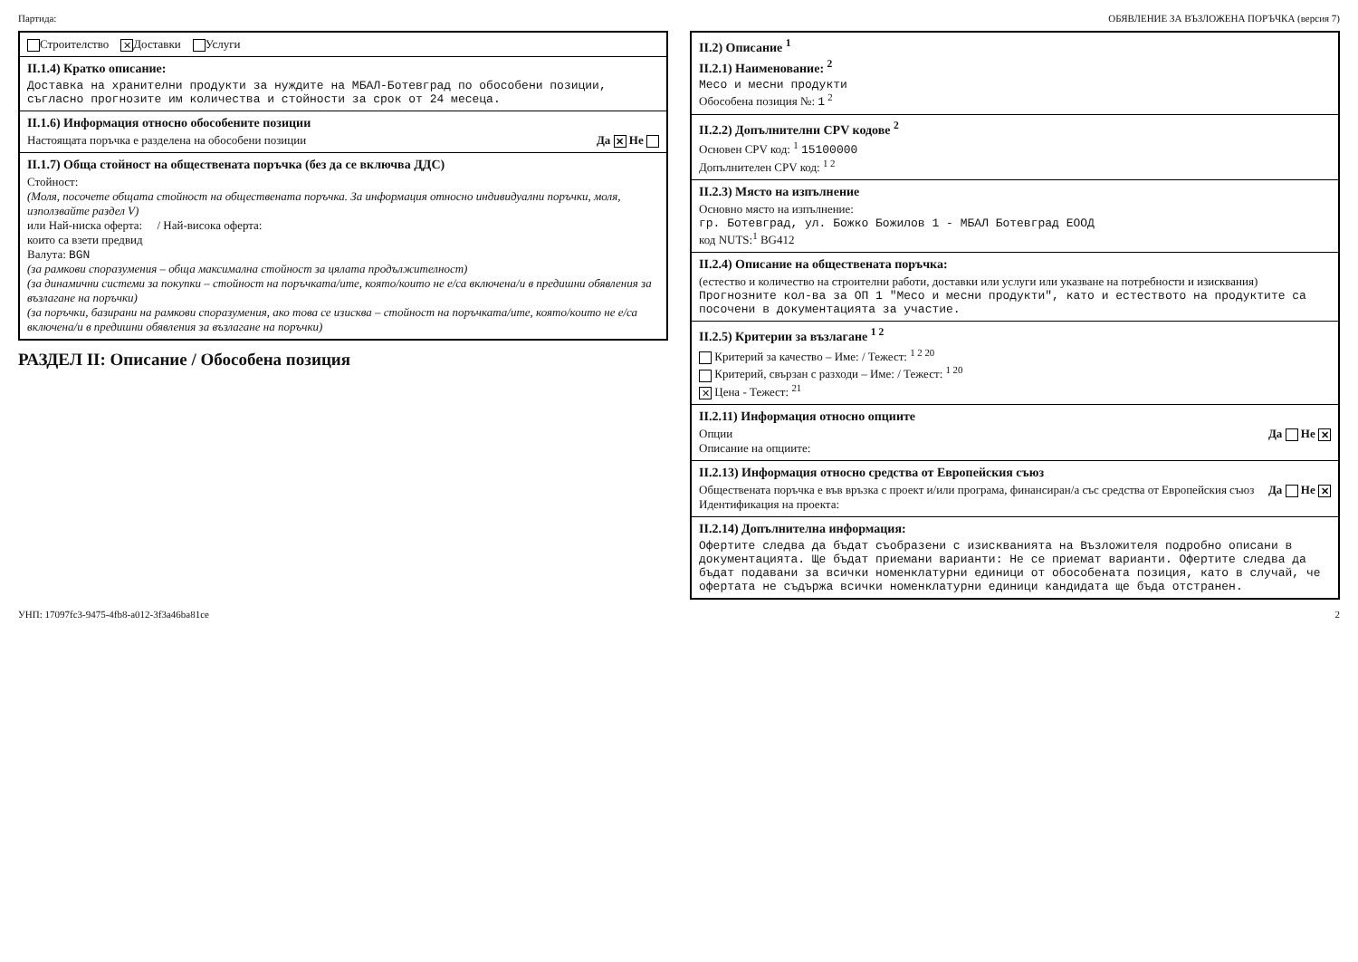Партида: ОБЯВЛЕНИЕ ЗА ВЪЗЛОЖЕНА ПОРЪЧКА (версия 7)
Строителство ✕ Доставки Услуги
II.1.4) Кратко описание:
Доставка на хранителни продукти за нуждите на МБАЛ-Ботевград по обособени позиции, съгласно прогнозите им количества и стойности за срок от 24 месеца.
II.1.6) Информация относно обособените позиции
Настоящата поръчка е разделена на обособени позиции Да ✕ Не
II.1.7) Обща стойност на обществената поръчка (без да се включва ДДС)
Стойност:
(Моля, посочете общата стойност на обществената поръчка. За информация относно индивидуални поръчки, моля, използвайте раздел V)
или Най-ниска оферта: / Най-висока оферта:
които са взети предвид
Валута: BGN
(за рамкови споразумения – обща максимална стойност за цялата продължителност)
(за динамични системи за покупки – стойност на поръчката/ите, която/които не е/са включена/и в предишни обявления за възлагане на поръчки)
(за поръчки, базирани на рамкови споразумения, ако това се изисква – стойност на поръчката/ите, която/които не е/са включена/и в предишни обявления за възлагане на поръчки)
РАЗДЕЛ II: Описание / Обособена позиция
II.2) Описание <sup>1</sup>
II.2.1) Наименование: <sup>2</sup>
Месо и месни продукти
Обособена позиция №: 1 <sup>2</sup>
II.2.2) Допълнителни CPV кодове <sup>2</sup>
Основен CPV код: <sup>1</sup> 15100000
Допълнителен CPV код: <sup>1 2</sup>
II.2.3) Място на изпълнение
Основно място на изпълнение:
гр. Ботевград, ул. Божко Божилов 1 - МБАЛ Ботевград ЕООД
код NUTS:<sup>1</sup> BG412
II.2.4) Описание на обществената поръчка:
(естество и количество на строителни работи, доставки или услуги или указване на потребности и изисквания)
Прогнозните кол-ва за ОП 1 "Месо и месни продукти", като и естеството на продуктите са посочени в документацията за участие.
II.2.5) Критерии за възлагане <sup>1 2</sup>
Критерий за качество – Име: / Тежест: <sup>1 2 20</sup>
Критерий, свързан с разходи – Име: / Тежест: <sup>1 20</sup>
✕ Цена - Тежест: <sup>21</sup>
II.2.11) Информация относно опциите
Опции Да Не ✕
Описание на опциите:
II.2.13) Информация относно средства от Европейския съюз
Обществената поръчка е във връзка с проект и/или програма, финансиран/а със средства от Европейския съюз Да Не ✕
Идентификация на проекта:
II.2.14) Допълнителна информация:
Офертите следва да бъдат съобразени с изискванията на Възложителя подробно описани в документацията. Ще бъдат приемани варианти: Не се приемат варианти. Офертите следва да бъдат подавани за всички номенклатурни единици от обособената позиция, като в случай, че офертата не съдържа всички номенклатурни единици кандидата ще бъда отстранен.
УНП: 17097fc3-9475-4fb8-a012-3f3a46ba81ce 2